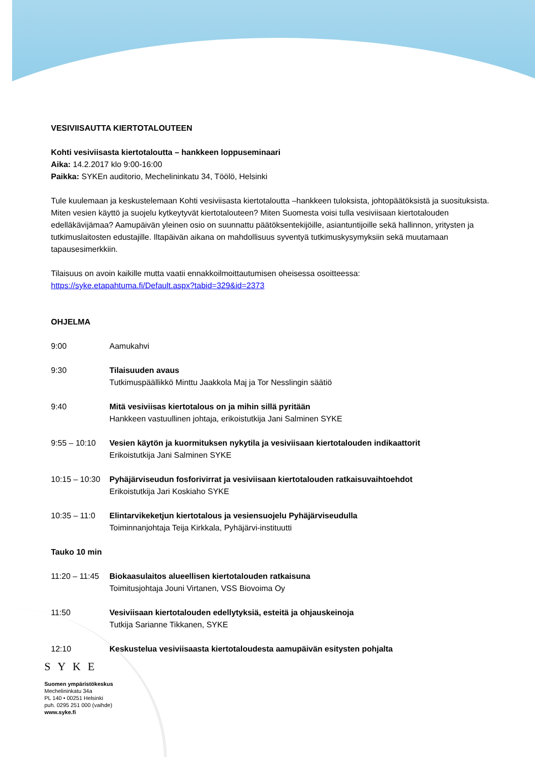VESIVIISAUTTA KIERTOTALOUTEEN
Kohti vesiviisasta kiertotaloutta – hankkeen loppuseminaari
Aika: 14.2.2017 klo 9:00-16:00
Paikka: SYKEn auditorio, Mechelininkatu 34, Töölö, Helsinki
Tule kuulemaan ja keskustelemaan Kohti vesiviisasta kiertotaloutta –hankkeen tuloksista, johtopäätöksistä ja suosituksista. Miten vesien käyttö ja suojelu kytkeytyvät kiertotalouteen? Miten Suomesta voisi tulla vesiviisaan kiertotalouden edelläkävijämaa? Aamupäivän yleinen osio on suunnattu päätöksentekijöille, asiantuntijoille sekä hallinnon, yritysten ja tutkimuslaitosten edustajille. Iltapäivän aikana on mahdollisuus syventyä tutkimuskysymyksiin sekä muutamaan tapausesimerkkiin.
Tilaisuus on avoin kaikille mutta vaatii ennakkoilmoittautumisen oheisessa osoitteessa:
https://syke.etapahtuma.fi/Default.aspx?tabid=329&id=2373
OHJELMA
9:00 Aamukahvi
9:30 Tilaisuuden avaus
Tutkimuspäällikkö Minttu Jaakkola Maj ja Tor Nesslingin säätiö
9:40 Mitä vesiviisas kiertotalous on ja mihin sillä pyritään
Hankkeen vastuullinen johtaja, erikoistutkija Jani Salminen SYKE
9:55 – 10:10 Vesien käytön ja kuormituksen nykytila ja vesiviisaan kiertotalouden indikaattorit
Erikoistutkija Jani Salminen SYKE
10:15 – 10:30
Pyhäjärviseudun fosforivirrat ja vesiviisaan kiertotalouden ratkaisuvaihtoehdot
Erikoistutkija Jari Koskiaho SYKE
10:35 – 11:0 Elintarvikeketjun kiertotalous ja vesiensuojelu Pyhäjärviseudulla
Toiminnanjohtaja Teija Kirkkala, Pyhäjärvi-instituutti
Tauko 10 min
11:20 – 11:45
Biokaasulaitos alueellisen kiertotalouden ratkaisuna
Toimitusjohtaja Jouni Virtanen, VSS Biovoima Oy
11:50 Vesiviisaan kiertotalouden edellytyksiä, esteitä ja ohjauskeinoja
Tutkija Sarianne Tikkanen, SYKE
12:10 Keskustelua vesiviisaasta kiertotaloudesta aamupäivän esitysten pohjalta
SYKE
Suomen ympäristökeskus
Mechelininkatu 34a
PL 140 • 00251 Helsinki
puh. 0295 251 000 (vaihde)
www.syke.fi